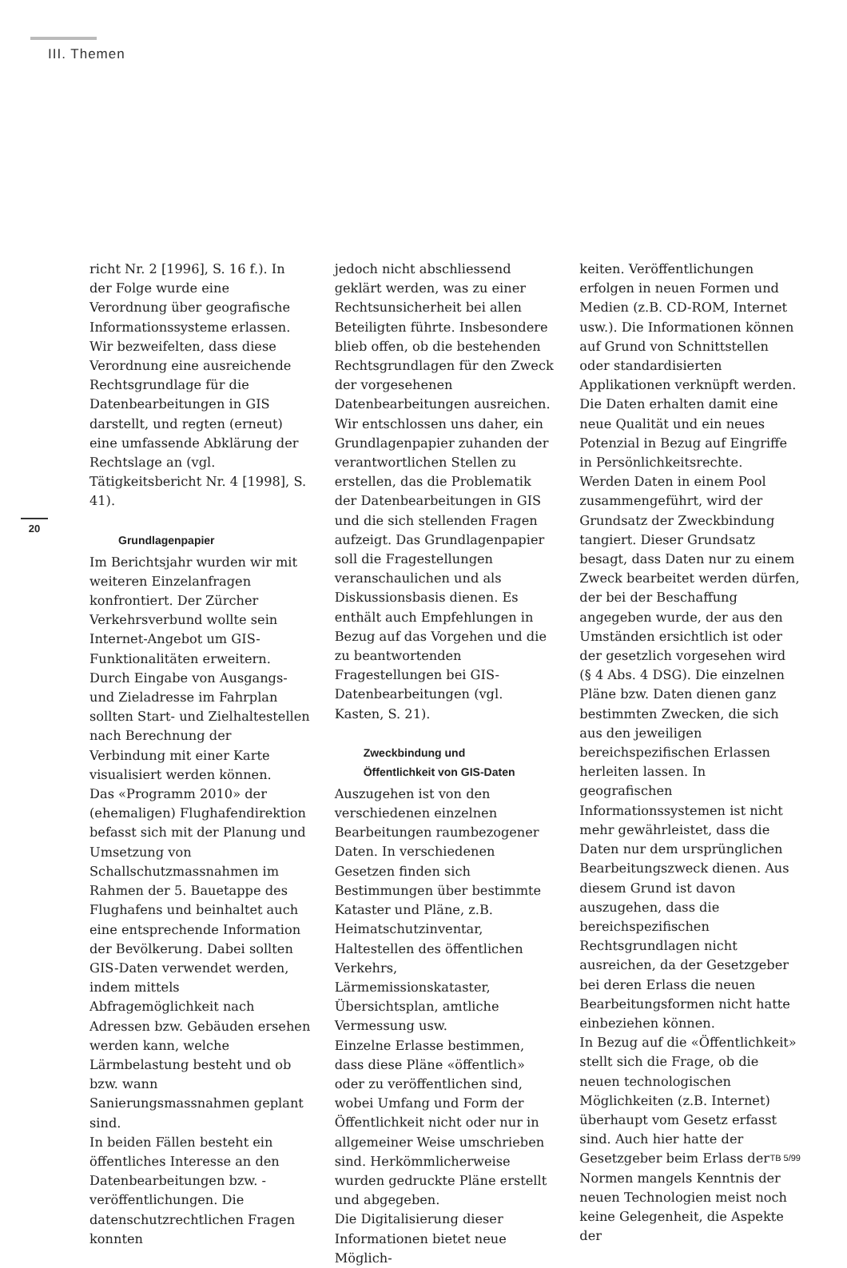III. Themen
20
richt Nr. 2 [1996], S. 16 f.). In der Folge wurde eine Verordnung über geografische Informationssysteme erlassen. Wir bezweifelten, dass diese Verordnung eine ausreichende Rechtsgrundlage für die Datenbearbeitungen in GIS darstellt, und regten (erneut) eine umfassende Abklärung der Rechtslage an (vgl. Tätigkeitsbericht Nr. 4 [1998], S. 41).
Grundlagenpapier
Im Berichtsjahr wurden wir mit weiteren Einzelanfragen konfrontiert. Der Zürcher Verkehrsverbund wollte sein Internet-Angebot um GIS-Funktionalitäten erweitern. Durch Eingabe von Ausgangs- und Zieladresse im Fahrplan sollten Start- und Zielhaltestellen nach Berechnung der Verbindung mit einer Karte visualisiert werden können.
Das «Programm 2010» der (ehemaligen) Flughafendirektion befasst sich mit der Planung und Umsetzung von Schallschutzmassnahmen im Rahmen der 5. Bauetappe des Flughafens und beinhaltet auch eine entsprechende Information der Bevölkerung. Dabei sollten GIS-Daten verwendet werden, indem mittels Abfragemöglichkeit nach Adressen bzw. Gebäuden ersehen werden kann, welche Lärmbelastung besteht und ob bzw. wann Sanierungsmassnahmen geplant sind.
In beiden Fällen besteht ein öffentliches Interesse an den Datenbearbeitungen bzw. -veröffentlichungen. Die datenschutzrechtlichen Fragen konnten
jedoch nicht abschliessend geklärt werden, was zu einer Rechtsunsicherheit bei allen Beteiligten führte. Insbesondere blieb offen, ob die bestehenden Rechtsgrundlagen für den Zweck der vorgesehenen Datenbearbeitungen ausreichen.
Wir entschlossen uns daher, ein Grundlagenpapier zuhanden der verantwortlichen Stellen zu erstellen, das die Problematik der Datenbearbeitungen in GIS und die sich stellenden Fragen aufzeigt. Das Grundlagenpapier soll die Fragestellungen veranschaulichen und als Diskussionsbasis dienen. Es enthält auch Empfehlungen in Bezug auf das Vorgehen und die zu beantwortenden Fragestellungen bei GIS-Datenbearbeitungen (vgl. Kasten, S. 21).
Zweckbindung und
Öffentlichkeit von GIS-Daten
Auszugehen ist von den verschiedenen einzelnen Bearbeitungen raumbezogener Daten. In verschiedenen Gesetzen finden sich Bestimmungen über bestimmte Kataster und Pläne, z.B. Heimatschutzinventar, Haltestellen des öffentlichen Verkehrs, Lärmemissionskataster, Übersichtsplan, amtliche Vermessung usw.
Einzelne Erlasse bestimmen, dass diese Pläne «öffentlich» oder zu veröffentlichen sind, wobei Umfang und Form der Öffentlichkeit nicht oder nur in allgemeiner Weise umschrieben sind. Herkömmlicherweise wurden gedruckte Pläne erstellt und abgegeben.
Die Digitalisierung dieser Informationen bietet neue Möglich-
keiten. Veröffentlichungen erfolgen in neuen Formen und Medien (z.B. CD-ROM, Internet usw.). Die Informationen können auf Grund von Schnittstellen oder standardisierten Applikationen verknüpft werden. Die Daten erhalten damit eine neue Qualität und ein neues Potenzial in Bezug auf Eingriffe in Persönlichkeitsrechte.
Werden Daten in einem Pool zusammengeführt, wird der Grundsatz der Zweckbindung tangiert. Dieser Grundsatz besagt, dass Daten nur zu einem Zweck bearbeitet werden dürfen, der bei der Beschaffung angegeben wurde, der aus den Umständen ersichtlich ist oder der gesetzlich vorgesehen wird (§ 4 Abs. 4 DSG). Die einzelnen Pläne bzw. Daten dienen ganz bestimmten Zwecken, die sich aus den jeweiligen bereichspezifischen Erlassen herleiten lassen. In geografischen Informationssystemen ist nicht mehr gewährleistet, dass die Daten nur dem ursprünglichen Bearbeitungszweck dienen. Aus diesem Grund ist davon auszugehen, dass die bereichspezifischen Rechtsgrundlagen nicht ausreichen, da der Gesetzgeber bei deren Erlass die neuen Bearbeitungsformen nicht hatte einbeziehen können.
In Bezug auf die «Öffentlichkeit» stellt sich die Frage, ob die neuen technologischen Möglichkeiten (z.B. Internet) überhaupt vom Gesetz erfasst sind. Auch hier hatte der Gesetzgeber beim Erlass der Normen mangels Kenntnis der neuen Technologien meist noch keine Gelegenheit, die Aspekte der
TB 5/99